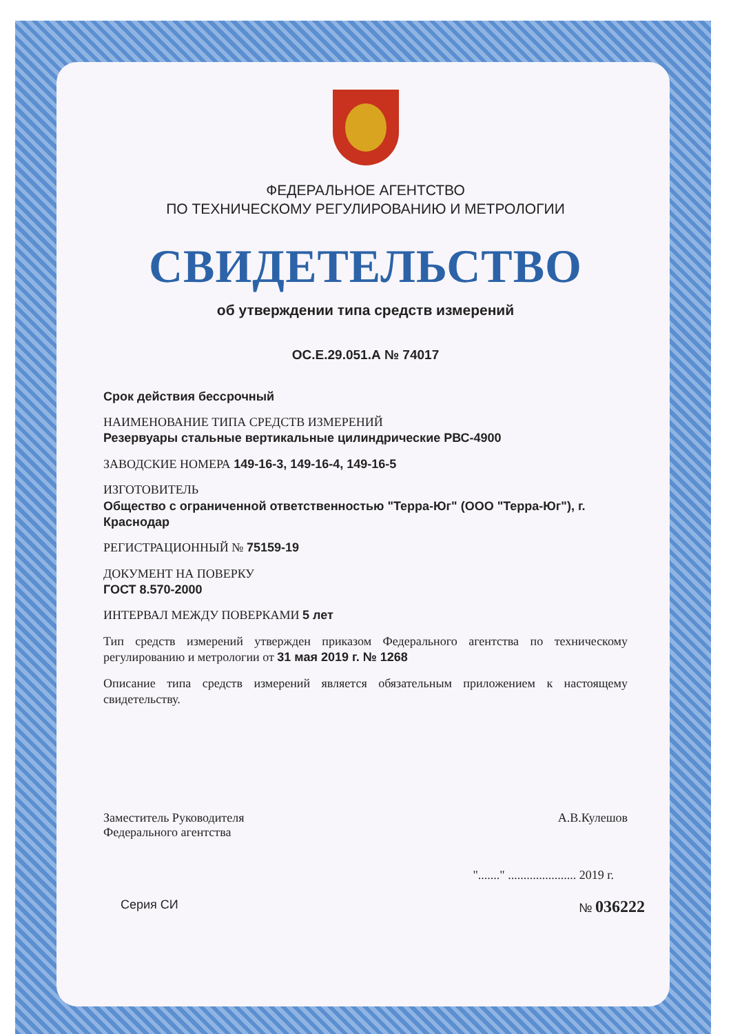ФЕДЕРАЛЬНОЕ АГЕНТСТВО
ПО ТЕХНИЧЕСКОМУ РЕГУЛИРОВАНИЮ И МЕТРОЛОГИИ
СВИДЕТЕЛЬСТВО
об утверждении типа средств измерений
ОС.Е.29.051.А № 74017
Срок действия бессрочный
НАИМЕНОВАНИЕ ТИПА СРЕДСТВ ИЗМЕРЕНИЙ
Резервуары стальные вертикальные цилиндрические РВС-4900
ЗАВОДСКИЕ НОМЕРА 149-16-3, 149-16-4, 149-16-5
ИЗГОТОВИТЕЛЬ
Общество с ограниченной ответственностью "Терра-Юг" (ООО "Терра-Юг"), г. Краснодар
РЕГИСТРАЦИОННЫЙ № 75159-19
ДОКУМЕНТ НА ПОВЕРКУ
ГОСТ 8.570-2000
ИНТЕРВАЛ МЕЖДУ ПОВЕРКАМИ 5 лет
Тип средств измерений утвержден приказом Федерального агентства по техническому регулированию и метрологии от 31 мая 2019 г. № 1268
Описание типа средств измерений является обязательным приложением к настоящему свидетельству.
Заместитель Руководителя
Федерального агентства
А.В.Кулешов
"......." ...................... 2019 г.
Серия СИ № 036222